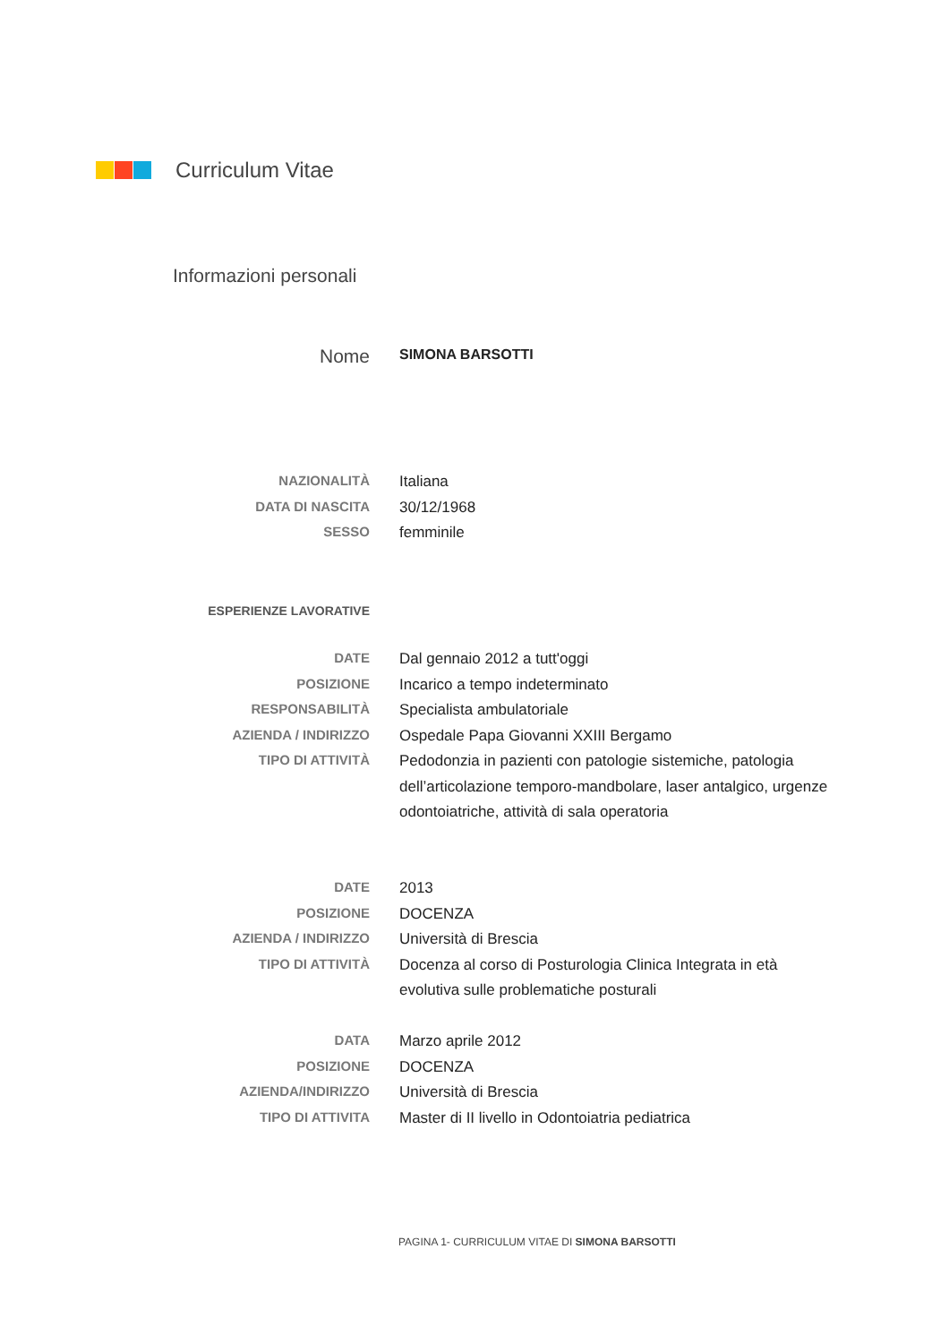Curriculum Vitae
Informazioni personali
Nome
SIMONA BARSOTTI
NAZIONALITÀ
Italiana
DATA DI NASCITA
30/12/1968
SESSO
femminile
ESPERIENZE LAVORATIVE
DATE
Dal gennaio 2012 a tutt'oggi
POSIZIONE
Incarico a tempo indeterminato
RESPONSABILITÀ
Specialista ambulatoriale
AZIENDA / INDIRIZZO
Ospedale Papa Giovanni XXIII Bergamo
TIPO DI ATTIVITÀ
Pedodonzia in pazienti con patologie sistemiche, patologia dell’articolazione temporo-mandbolare, laser antalgico, urgenze odontoiatriche, attività di sala operatoria
DATE
2013
POSIZIONE
DOCENZA
AZIENDA / INDIRIZZO
Università di Brescia
TIPO DI ATTIVITÀ
Docenza al corso di Posturologia Clinica Integrata in età evolutiva sulle problematiche posturali
DATA
Marzo aprile 2012
POSIZIONE
DOCENZA
AZIENDA/INDIRIZZO
Università di Brescia
TIPO DI ATTIVITA
Master di II livello in Odontoiatria pediatrica
PAGINA 1- CURRICULUM VITAE DI SIMONA BARSOTTI